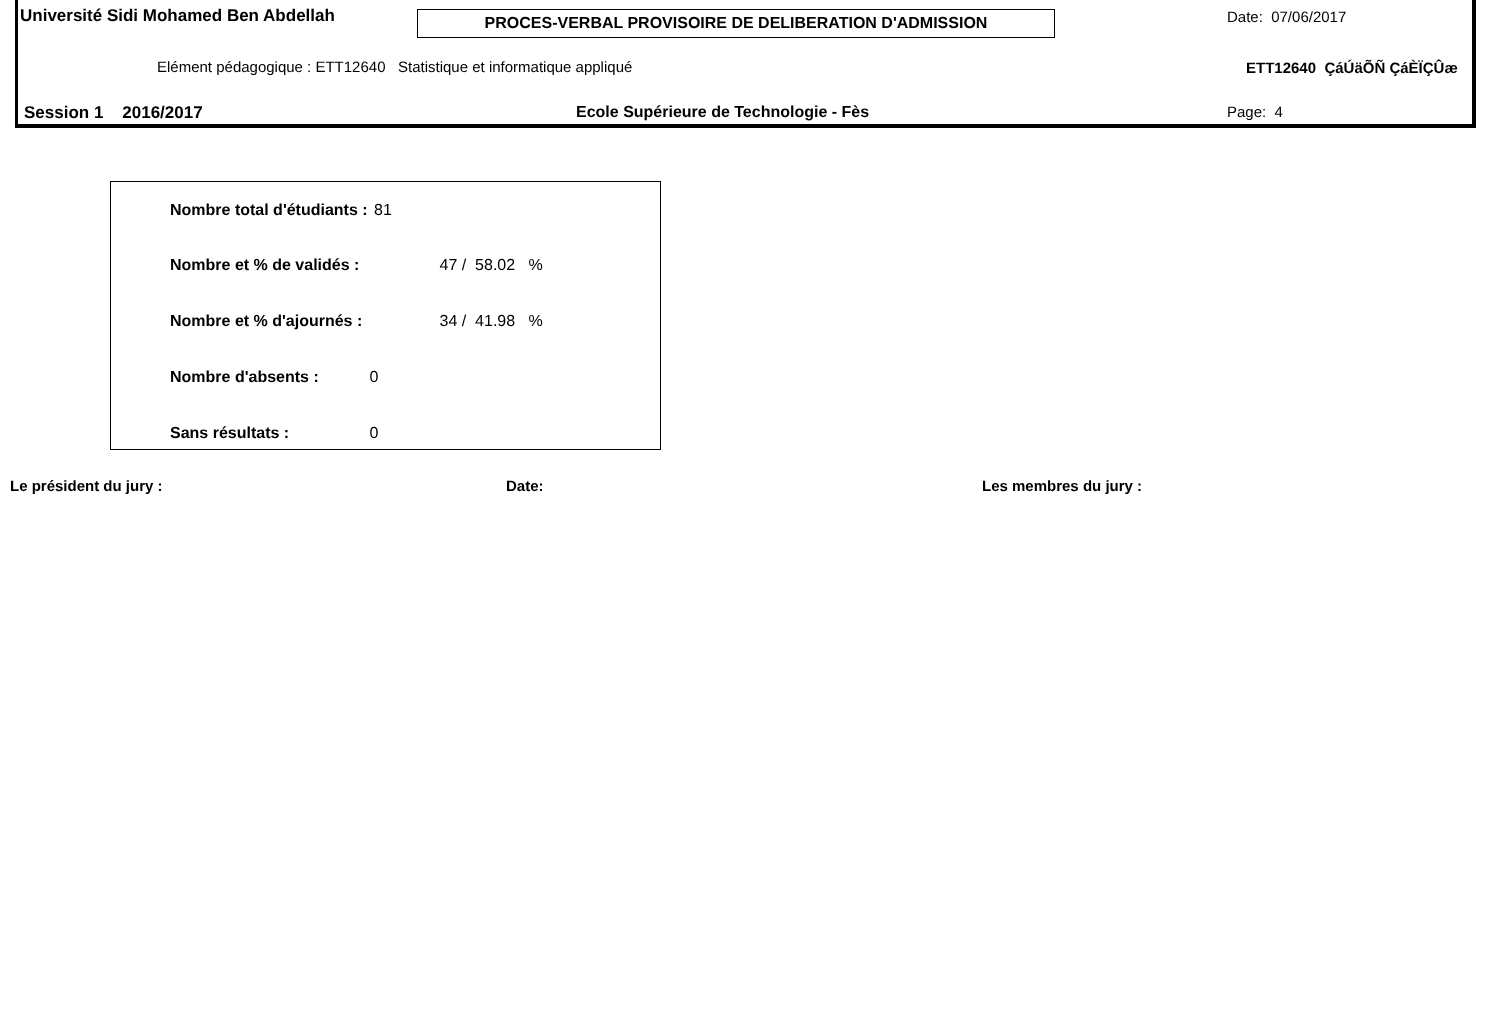Université Sidi Mohamed Ben Abdellah PROCES-VERBAL PROVISOIRE DE DELIBERATION D'ADMISSION Date: 07/06/2017
Elément pédagogique : ETT12640 Statistique et informatique appliqué ETT12640 ÇáÚäÕÑ ÇáÈÏÇÛæ
Session 1 2016/2017 Ecole Supérieure de Technologie - Fès Page: 4
| Nombre total d'étudiants : | 81 | |
| Nombre et % de validés : | | 47 / 58.02 % |
| Nombre et % d'ajournés : | | 34 / 41.98 % |
| Nombre d'absents : | 0 | |
| Sans résultats : | 0 | |
Le président du jury : Date: Les membres du jury :